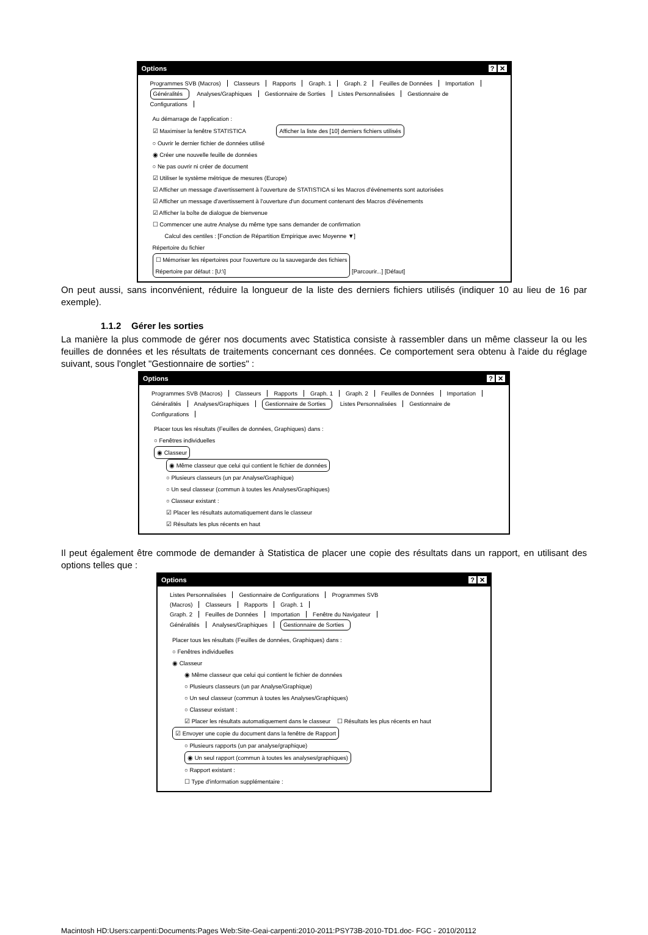Options? ✕
Programmes SVB (Macros) Classeurs Rapports Graph. 1 Graph. 2 Feuilles de Données Importation
Généralités Analyses/Graphiques Gestionnaire de Sorties Listes Personnalisées Gestionnaire de Configurations
Au démarrage de l'application :
☑ Maximiser la fenêtre STATISTICA Afficher la liste des [10] derniers fichiers utilisés
○ Ouvrir le dernier fichier de données utilisé
◉ Créer une nouvelle feuille de données
○ Ne pas ouvrir ni créer de document
☑ Utiliser le système métrique de mesures (Europe)
☑ Afficher un message d'avertissement à l'ouverture de STATISTICA si les Macros d'événements sont autorisées
☑ Afficher un message d'avertissement à l'ouverture d'un document contenant des Macros d'événements
☑ Afficher la boîte de dialogue de bienvenue
☐ Commencer une autre Analyse du même type sans demander de confirmation
Calcul des centiles : [Fonction de Répartition Empirique avec Moyenne ▼]
Répertoire du fichier
☐ Mémoriser les répertoires pour l'ouverture ou la sauvegarde des fichiers
Répertoire par défaut : [U:\]
[Parcourir...] [Défaut]
On peut aussi, sans inconvénient, réduire la longueur de la liste des derniers fichiers utilisés (indiquer 10 au lieu de 16 par exemple).
1.1.2 Gérer les sorties
La manière la plus commode de gérer nos documents avec Statistica consiste à rassembler dans un même classeur la ou les feuilles de données et les résultats de traitements concernant ces données. Ce comportement sera obtenu à l'aide du réglage suivant, sous l'onglet "Gestionnaire de sorties" :
Options? ✕
Programmes SVB (Macros) Classeurs Rapports Graph. 1 Graph. 2 Feuilles de Données Importation
Généralités Analyses/Graphiques Gestionnaire de Sorties Listes Personnalisées Gestionnaire de Configurations
Placer tous les résultats (Feuilles de données, Graphiques) dans :
○ Fenêtres individuelles
◉ Classeur
◉ Même classeur que celui qui contient le fichier de données
○ Plusieurs classeurs (un par Analyse/Graphique)
○ Un seul classeur (commun à toutes les Analyses/Graphiques)
○ Classeur existant :
☑ Placer les résultats automatiquement dans le classeur
☑ Résultats les plus récents en haut
Il peut également être commode de demander à Statistica de placer une copie des résultats dans un rapport, en utilisant des options telles que :
Options? ✕
Listes Personnalisées Gestionnaire de Configurations Programmes SVB (Macros) Classeurs Rapports Graph. 1
Graph. 2 Feuilles de Données Importation Fenêtre du Navigateur
Généralités Analyses/Graphiques Gestionnaire de Sorties
Placer tous les résultats (Feuilles de données, Graphiques) dans :
○ Fenêtres individuelles
◉ Classeur
◉ Même classeur que celui qui contient le fichier de données
○ Plusieurs classeurs (un par Analyse/Graphique)
○ Un seul classeur (commun à toutes les Analyses/Graphiques)
○ Classeur existant :
☑ Placer les résultats automatiquement dans le classeur ☐ Résultats les plus récents en haut
☑ Envoyer une copie du document dans la fenêtre de Rapport
○ Plusieurs rapports (un par analyse/graphique)
◉ Un seul rapport (commun à toutes les analyses/graphiques)
○ Rapport existant :
☐ Type d'information supplémentaire :
Macintosh HD:Users:carpenti:Documents:Pages Web:Site-Geai-carpenti:2010-2011:PSY73B-2010-TD1.doc- FGC - 2010/20112